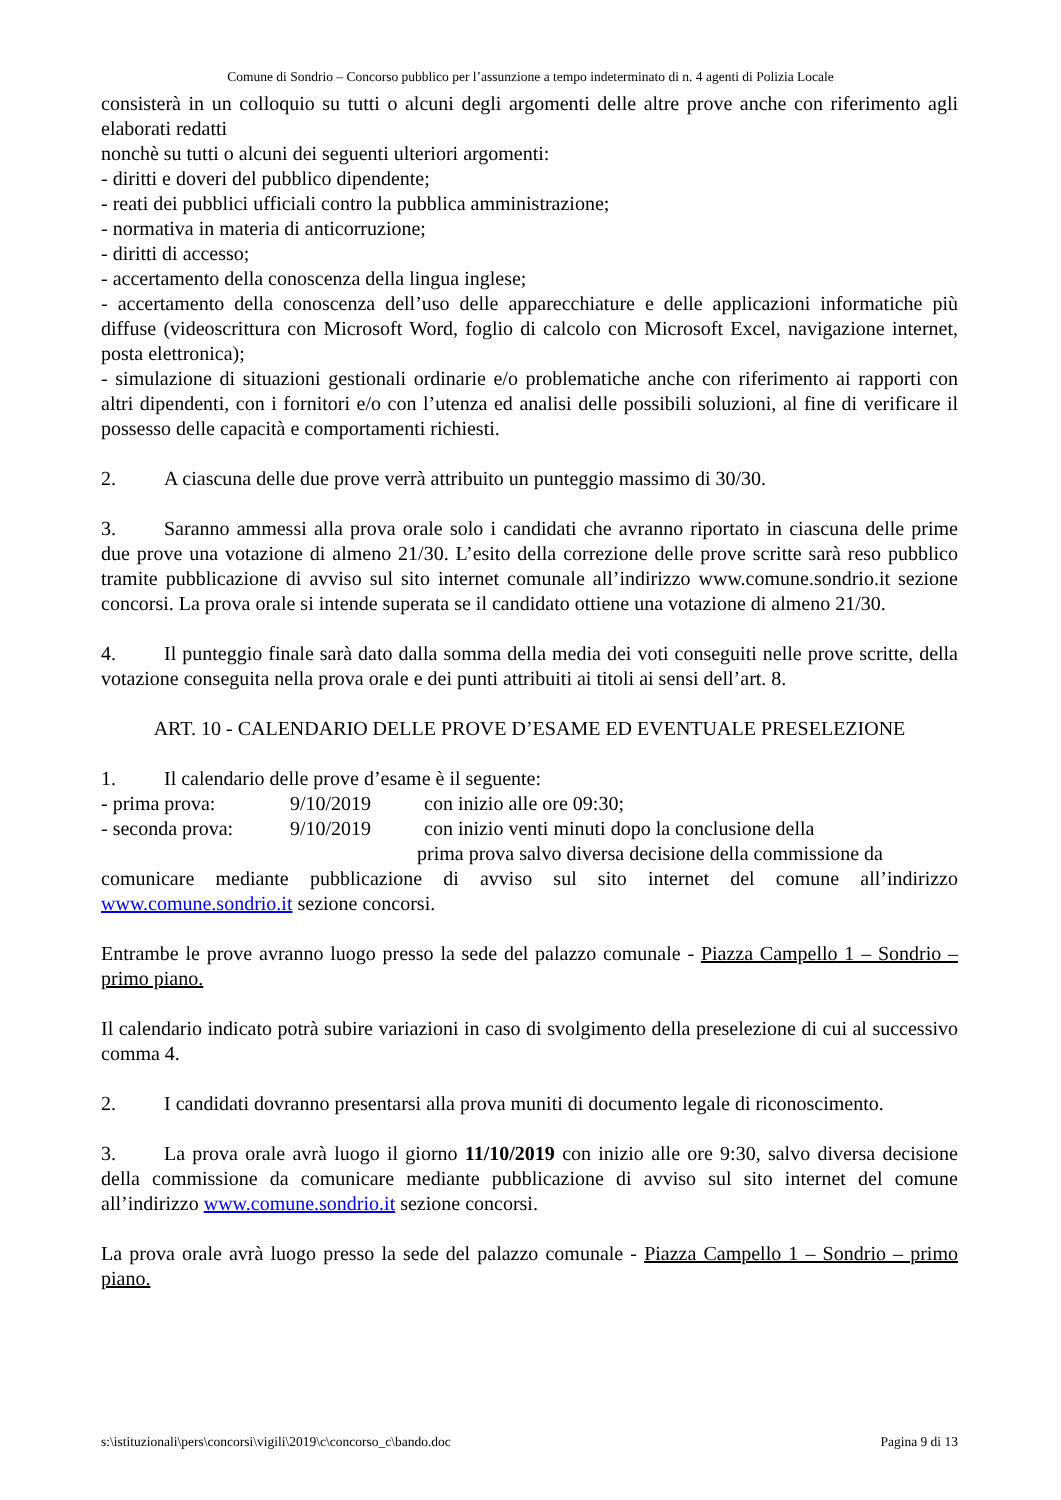Comune di Sondrio – Concorso pubblico per l’assunzione a tempo indeterminato di n. 4 agenti di Polizia Locale
consisterà in un colloquio su tutti o alcuni degli argomenti delle altre prove anche con riferimento agli elaborati redatti
nonchè su tutti o alcuni dei seguenti ulteriori argomenti:
- diritti e doveri del pubblico dipendente;
- reati dei pubblici ufficiali contro la pubblica amministrazione;
- normativa in materia di anticorruzione;
- diritti di accesso;
- accertamento della conoscenza della lingua inglese;
- accertamento della conoscenza dell’uso delle apparecchiature e delle applicazioni informatiche più diffuse (videoscrittura con Microsoft Word, foglio di calcolo con Microsoft Excel, navigazione internet, posta elettronica);
- simulazione di situazioni gestionali ordinarie e/o problematiche anche con riferimento ai rapporti con altri dipendenti, con i fornitori e/o con l’utenza ed analisi delle possibili soluzioni, al fine di verificare il possesso delle capacità e comportamenti richiesti.
2. A ciascuna delle due prove verrà attribuito un punteggio massimo di 30/30.
3. Saranno ammessi alla prova orale solo i candidati che avranno riportato in ciascuna delle prime due prove una votazione di almeno 21/30. L’esito della correzione delle prove scritte sarà reso pubblico tramite pubblicazione di avviso sul sito internet comunale all’indirizzo www.comune.sondrio.it sezione concorsi. La prova orale si intende superata se il candidato ottiene una votazione di almeno 21/30.
4. Il punteggio finale sarà dato dalla somma della media dei voti conseguiti nelle prove scritte, della votazione conseguita nella prova orale e dei punti attribuiti ai titoli ai sensi dell’art. 8.
ART. 10 - CALENDARIO DELLE PROVE D’ESAME ED EVENTUALE PRESELEZIONE
1. Il calendario delle prove d’esame è il seguente:
- prima prova: 9/10/2019 con inizio alle ore 09:30;
- seconda prova: 9/10/2019 con inizio venti minuti dopo la conclusione della
prima prova salvo diversa decisione della commissione da
comunicare mediante pubblicazione di avviso sul sito internet del comune all’indirizzo www.comune.sondrio.it sezione concorsi.
Entrambe le prove avranno luogo presso la sede del palazzo comunale - Piazza Campello 1 – Sondrio – primo piano.
Il calendario indicato potrà subire variazioni in caso di svolgimento della preselezione di cui al successivo comma 4.
2. I candidati dovranno presentarsi alla prova muniti di documento legale di riconoscimento.
3. La prova orale avrà luogo il giorno 11/10/2019 con inizio alle ore 9:30, salvo diversa decisione della commissione da comunicare mediante pubblicazione di avviso sul sito internet del comune all’indirizzo www.comune.sondrio.it sezione concorsi.
La prova orale avrà luogo presso la sede del palazzo comunale - Piazza Campello 1 – Sondrio – primo piano.
s:\istituzionali\pers\concorsi\vigili\2019\c\concorso_c\bando.doc Pagina 9 di 13